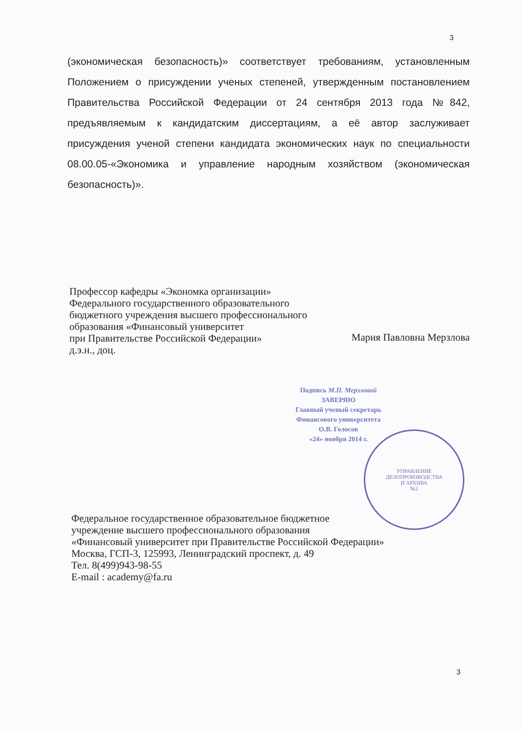3
(экономическая безопасность)» соответствует требованиям, установленным Положением о присуждении ученых степеней, утвержденным постановлением Правительства Российской Федерации от 24 сентября 2013 года №842, предъявляемым к кандидатским диссертациям, а её автор заслуживает присуждения ученой степени кандидата экономических наук по специальности 08.00.05-«Экономика и управление народным хозяйством (экономическая безопасность)».
Профессор кафедры «Экономка организации»
Федерального государственного образовательного
бюджетного учреждения высшего профессионального
образования «Финансовый университет
при Правительстве Российской Федерации»
д.э.н., доц. Мария Павловна Мерзлова
Подпись М.П. Мерзловой
ЗАВЕРЯЮ
Главный ученый секретарь
Финансового университета
О.В. Голосов
«24» ноября 2014 г.
УПРАВЛЕНИЕ
ДЕЛОПРОИЗВОДСТВА
И АРХИВА
№2
Федеральное государственное образовательное бюджетное
учреждение высшего профессионального образования
«Финансовый университет при Правительстве Российской Федерации»
Москва, ГСП-3, 125993, Ленинградский проспект, д. 49
Тел. 8(499)943-98-55
E-mail : academy@fa.ru
3